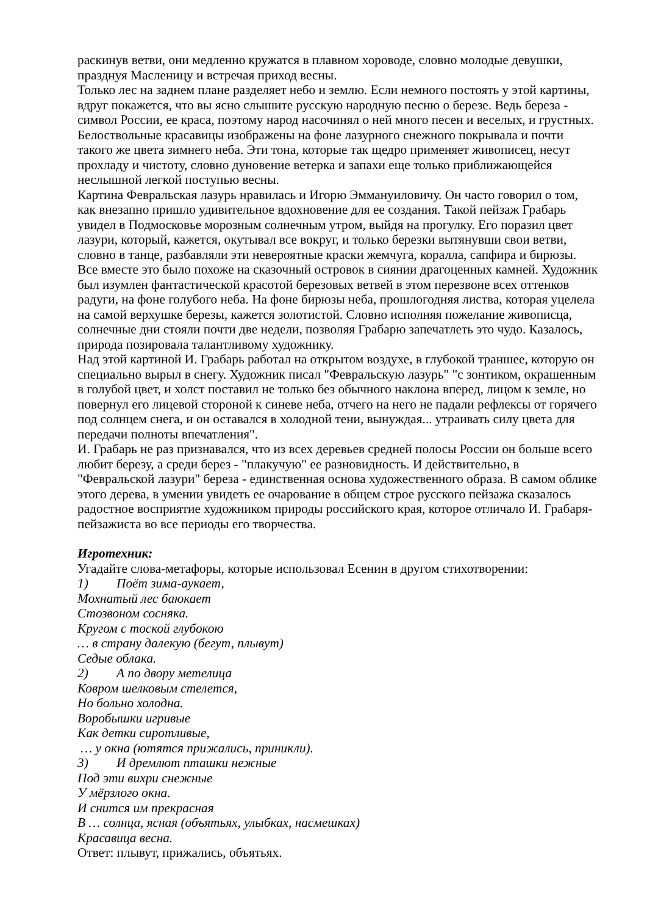раскинув ветви, они медленно кружатся в плавном хороводе, словно молодые девушки, празднуя Масленицу и встречая приход весны.
Только лес на заднем плане разделяет небо и землю. Если немного постоять у этой картины, вдруг покажется, что вы ясно слышите русскую народную песню о березе. Ведь береза - символ России, ее краса, поэтому народ насочинял о ней много песен и веселых, и грустных. Белоствольные красавицы изображены на фоне лазурного снежного покрывала и почти такого же цвета зимнего неба. Эти тона, которые так щедро применяет живописец, несут прохладу и чистоту, словно дуновение ветерка и запахи еще только приближающейся неслышной легкой поступью весны.
Картина Февральская лазурь нравилась и Игорю Эммануиловичу. Он часто говорил о том, как внезапно пришло удивительное вдохновение для ее создания. Такой пейзаж Грабарь увидел в Подмосковье морозным солнечным утром, выйдя на прогулку. Его поразил цвет лазури, который, кажется, окутывал все вокруг, и только березки вытянувши свои ветви, словно в танце, разбавляли эти невероятные краски жемчуга, коралла, сапфира и бирюзы. Все вместе это было похоже на сказочный островок в сиянии драгоценных камней. Художник был изумлен фантастической красотой березовых ветвей в этом перезвоне всех оттенков радуги, на фоне голубого неба. На фоне бирюзы неба, прошлогодняя листва, которая уцелела на самой верхушке березы, кажется золотистой. Словно исполняя пожелание живописца, солнечные дни стояли почти две недели, позволяя Грабарю запечатлеть это чудо. Казалось, природа позировала талантливому художнику.
Над этой картиной И. Грабарь работал на открытом воздухе, в глубокой траншее, которую он специально вырыл в снегу. Художник писал "Февральскую лазурь" "с зонтиком, окрашенным в голубой цвет, и холст поставил не только без обычного наклона вперед, лицом к земле, но повернул его лицевой стороной к синеве неба, отчего на него не падали рефлексы от горячего под солнцем снега, и он оставался в холодной тени, вынуждая... утраивать силу цвета для передачи полноты впечатления".
И. Грабарь не раз признавался, что из всех деревьев средней полосы России он больше всего любит березу, а среди берез - "плакучую" ее разновидность. И действительно, в "Февральской лазури" береза - единственная основа художественного образа. В самом облике этого дерева, в умении увидеть ее очарование в общем строе русского пейзажа сказалось радостное восприятие художником природы российского края, которое отличало И. Грабаря-пейзажиста во все периоды его творчества.
Игротехник:
Угадайте слова-метафоры, которые использовал Есенин в другом стихотворении:
1) Поёт зима-аукает,
Мохнатый лес баюкает
Стозвоном сосняка.
Кругом с тоской глубокою
… в страну далекую (бегут, плывут)
Седые облака.
2) А по двору метелица
Ковром шелковым стелется,
Но больно холодна.
Воробышки игривые
Как детки сиротливые,
… у окна (ютятся прижались, приникли).
3) И дремлют пташки нежные
Под эти вихри снежные
У мёрзлого окна.
И снится им прекрасная
В … солнца, ясная (объятьях, улыбках, насмешках)
Красавица весна.
Ответ: плывут, прижались, объятьях.